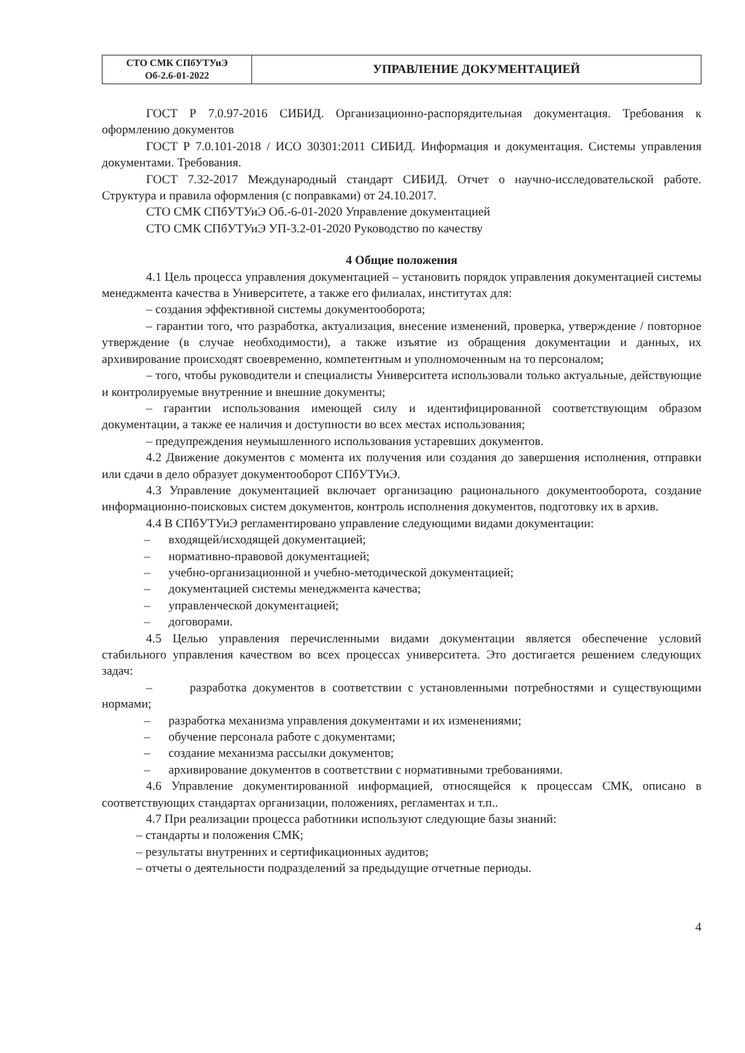| СТО СМК СПбУТУиЭ Об-2.6-01-2022 | УПРАВЛЕНИЕ ДОКУМЕНТАЦИЕЙ |
ГОСТ Р 7.0.97-2016 СИБИД. Организационно-распорядительная документация. Требования к оформлению документов
ГОСТ Р 7.0.101-2018 / ИСО 30301:2011 СИБИД. Информация и документация. Системы управления документами. Требования.
ГОСТ 7.32-2017 Международный стандарт СИБИД. Отчет о научно-исследовательской работе. Структура и правила оформления (с поправками) от 24.10.2017.
СТО СМК СПбУТУиЭ Об.-6-01-2020 Управление документацией
СТО СМК СПбУТУиЭ УП-3.2-01-2020 Руководство по качеству
4 Общие положения
4.1 Цель процесса управления документацией – установить порядок управления документацией системы менеджмента качества в Университете, а также его филиалах, институтах для:
– создания эффективной системы документооборота;
– гарантии того, что разработка, актуализация, внесение изменений, проверка, утверждение / повторное утверждение (в случае необходимости), а также изъятие из обращения документации и данных, их архивирование происходят своевременно, компетентным и уполномоченным на то персоналом;
– того, чтобы руководители и специалисты Университета использовали только актуальные, действующие и контролируемые внутренние и внешние документы;
– гарантии использования имеющей силу и идентифицированной соответствующим образом документации, а также ее наличия и доступности во всех местах использования;
– предупреждения неумышленного использования устаревших документов.
4.2 Движение документов с момента их получения или создания до завершения исполнения, отправки или сдачи в дело образует документооборот СПбУТУиЭ.
4.3 Управление документацией включает организацию рационального документооборота, создание информационно-поисковых систем документов, контроль исполнения документов, подготовку их в архив.
4.4 В СПбУТУиЭ регламентировано управление следующими видами документации:
– входящей/исходящей документацией;
– нормативно-правовой документацией;
– учебно-организационной и учебно-методической документацией;
– документацией системы менеджмента качества;
– управленческой документацией;
– договорами.
4.5 Целью управления перечисленными видами документации является обеспечение условий стабильного управления качеством во всех процессах университета. Это достигается решением следующих задач:
– разработка документов в соответствии с установленными потребностями и существующими нормами;
– разработка механизма управления документами и их изменениями;
– обучение персонала работе с документами;
– создание механизма рассылки документов;
– архивирование документов в соответствии с нормативными требованиями.
4.6 Управление документированной информацией, относящейся к процессам СМК, описано в соответствующих стандартах организации, положениях, регламентах и т.п..
4.7 При реализации процесса работники используют следующие базы знаний:
– стандарты и положения СМК;
– результаты внутренних и сертификационных аудитов;
– отчеты о деятельности подразделений за предыдущие отчетные периоды.
4